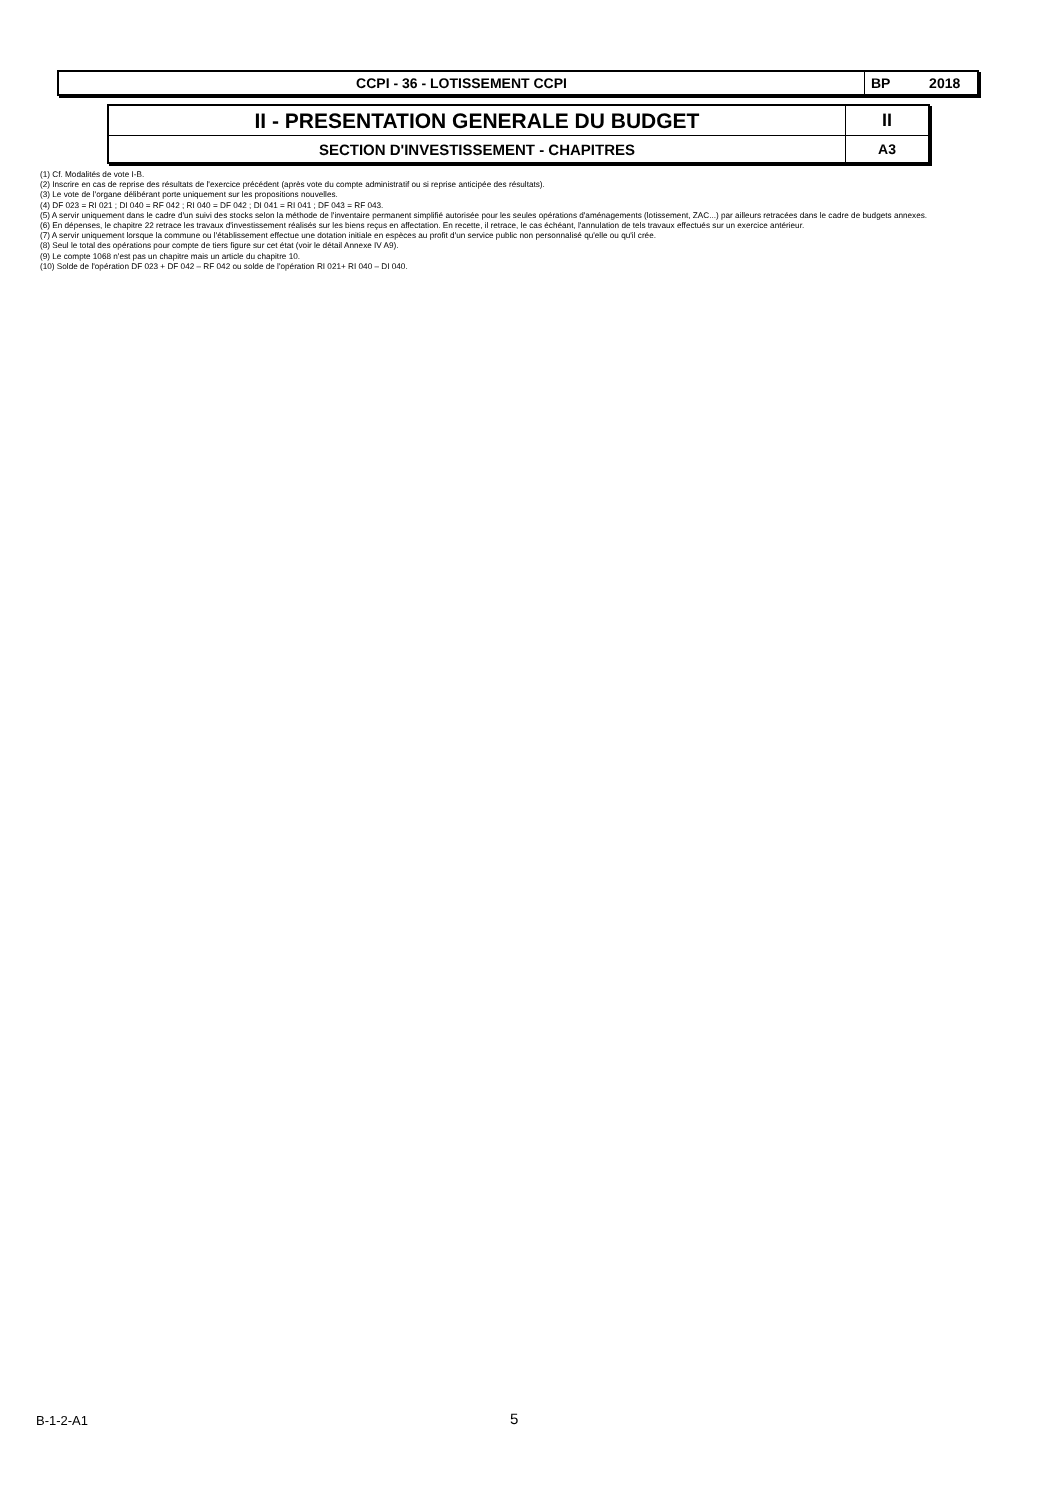| CCPI - 36 - LOTISSEMENT CCPI | BP 2018 |
| II - PRESENTATION GENERALE DU BUDGET | II |
| SECTION D'INVESTISSEMENT - CHAPITRES | A3 |
(1) Cf. Modalités de vote I-B.
(2) Inscrire en cas de reprise des résultats de l'exercice précédent (après vote du compte administratif ou si reprise anticipée des résultats).
(3) Le vote de l'organe délibérant porte uniquement sur les propositions nouvelles.
(4) DF 023 = RI 021 ; DI 040 = RF 042 ; RI 040 = DF 042 ; DI 041 = RI 041 ; DF 043 = RF 043.
(5) A servir uniquement dans le cadre d'un suivi des stocks selon la méthode de l'inventaire permanent simplifié autorisée pour les seules opérations d'aménagements (lotissement, ZAC...) par ailleurs retracées dans le cadre de budgets annexes.
(6) En dépenses, le chapitre 22 retrace les travaux d'investissement réalisés sur les biens reçus en affectation. En recette, il retrace, le cas échéant, l'annulation de tels travaux effectués sur un exercice antérieur.
(7) A servir uniquement lorsque la commune ou l'établissement effectue une dotation initiale en espèces au profit d'un service public non personnalisé qu'elle ou qu'il crée.
(8) Seul le total des opérations pour compte de tiers figure sur cet état (voir le détail Annexe IV A9).
(9) Le compte 1068 n'est pas un chapitre mais un article du chapitre 10.
(10) Solde de l'opération DF 023 + DF 042 – RF 042 ou solde de l'opération RI 021+ RI 040 – DI 040.
B-1-2-A1 5